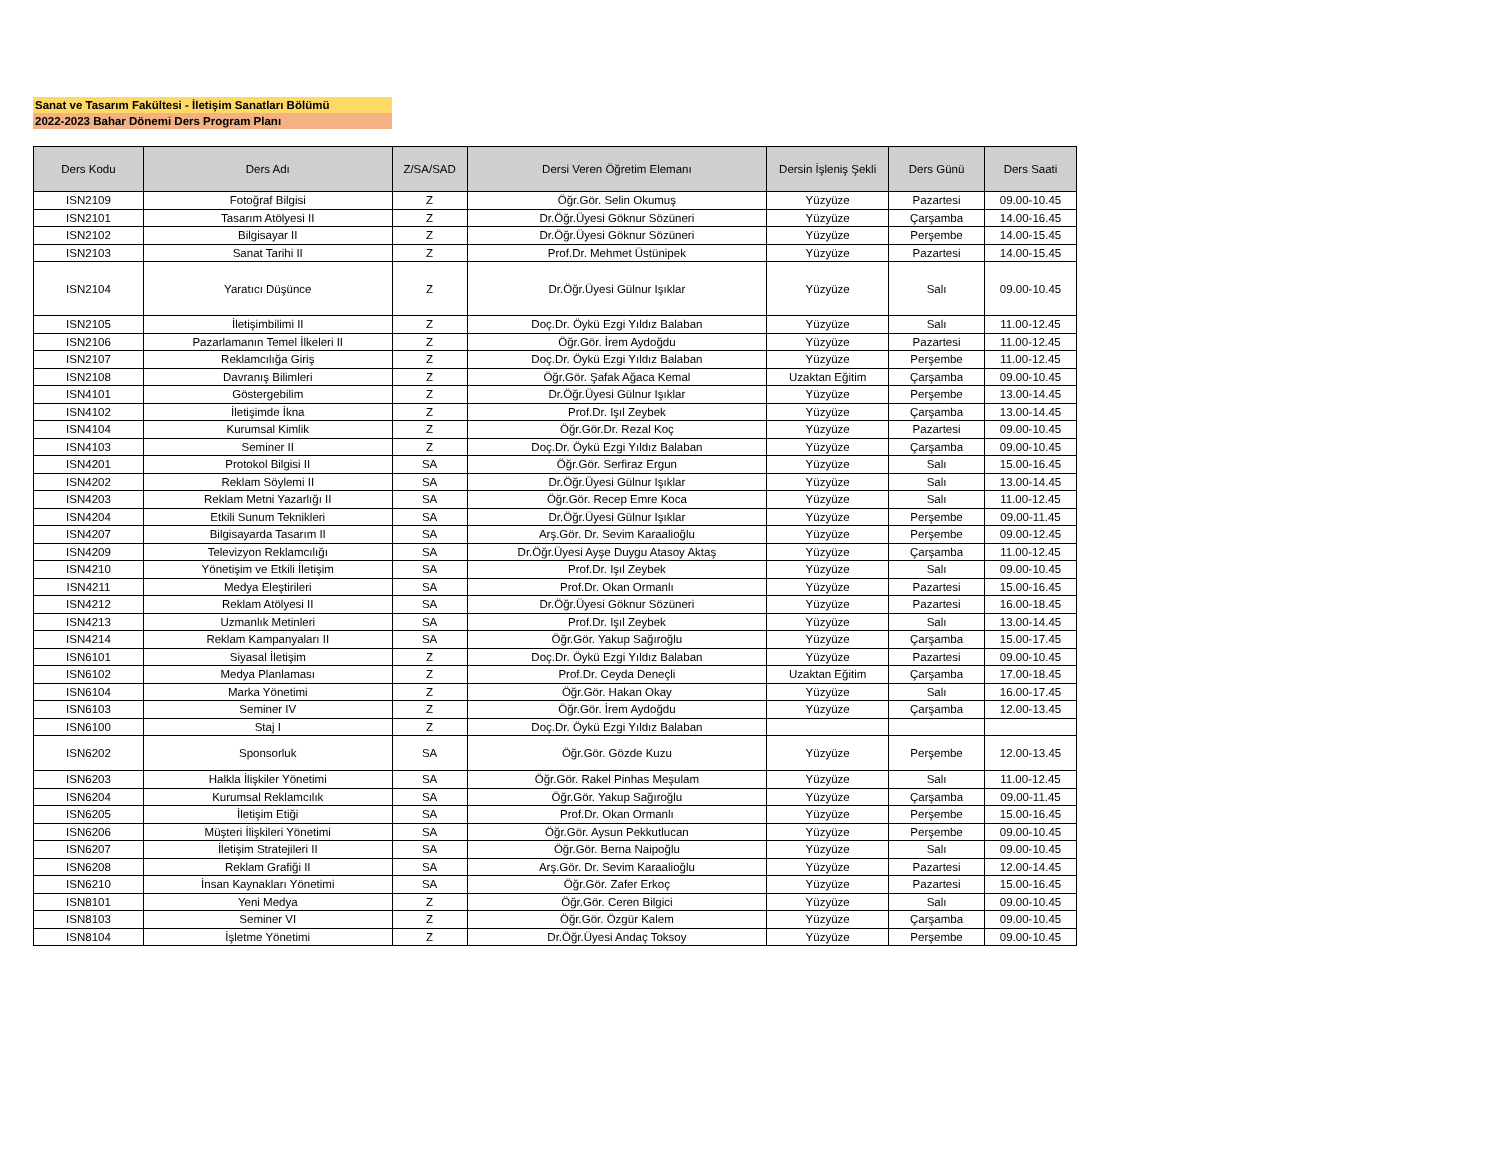Sanat ve Tasarım Fakültesi - İletişim Sanatları Bölümü
2022-2023 Bahar Dönemi Ders Program Planı
| Ders Kodu | Ders Adı | Z/SA/SAD | Dersi Veren Öğretim Elemanı | Dersin İşleniş Şekli | Ders Günü | Ders Saati |
| --- | --- | --- | --- | --- | --- | --- |
| ISN2109 | Fotoğraf Bilgisi | Z | Öğr.Gör. Selin Okumuş | Yüzyüze | Pazartesi | 09.00-10.45 |
| ISN2101 | Tasarım Atölyesi II | Z | Dr.Öğr.Üyesi Göknur Sözüneri | Yüzyüze | Çarşamba | 14.00-16.45 |
| ISN2102 | Bilgisayar II | Z | Dr.Öğr.Üyesi Göknur Sözüneri | Yüzyüze | Perşembe | 14.00-15.45 |
| ISN2103 | Sanat Tarihi II | Z | Prof.Dr. Mehmet Üstünipek | Yüzyüze | Pazartesi | 14.00-15.45 |
| ISN2104 | Yaratıcı Düşünce | Z | Dr.Öğr.Üyesi Gülnur Işıklar | Yüzyüze | Salı | 09.00-10.45 |
| ISN2105 | İletişimbilimi II | Z | Doç.Dr. Öykü Ezgi Yıldız Balaban | Yüzyüze | Salı | 11.00-12.45 |
| ISN2106 | Pazarlamanın Temel İlkeleri II | Z | Öğr.Gör. İrem Aydoğdu | Yüzyüze | Pazartesi | 11.00-12.45 |
| ISN2107 | Reklamcılığa Giriş | Z | Doç.Dr. Öykü Ezgi Yıldız Balaban | Yüzyüze | Perşembe | 11.00-12.45 |
| ISN2108 | Davranış Bilimleri | Z | Öğr.Gör. Şafak Ağaca Kemal | Uzaktan Eğitim | Çarşamba | 09.00-10.45 |
| ISN4101 | Göstergebilim | Z | Dr.Öğr.Üyesi Gülnur Işıklar | Yüzyüze | Perşembe | 13.00-14.45 |
| ISN4102 | İletişimde İkna | Z | Prof.Dr. Işıl Zeybek | Yüzyüze | Çarşamba | 13.00-14.45 |
| ISN4104 | Kurumsal Kimlik | Z | Öğr.Gör.Dr. Rezal Koç | Yüzyüze | Pazartesi | 09.00-10.45 |
| ISN4103 | Seminer II | Z | Doç.Dr. Öykü Ezgi Yıldız Balaban | Yüzyüze | Çarşamba | 09.00-10.45 |
| ISN4201 | Protokol Bilgisi II | SA | Öğr.Gör. Serfiraz Ergun | Yüzyüze | Salı | 15.00-16.45 |
| ISN4202 | Reklam Söylemi II | SA | Dr.Öğr.Üyesi Gülnur Işıklar | Yüzyüze | Salı | 13.00-14.45 |
| ISN4203 | Reklam Metni Yazarlığı II | SA | Öğr.Gör. Recep Emre Koca | Yüzyüze | Salı | 11.00-12.45 |
| ISN4204 | Etkili Sunum Teknikleri | SA | Dr.Öğr.Üyesi Gülnur Işıklar | Yüzyüze | Perşembe | 09.00-11.45 |
| ISN4207 | Bilgisayarda Tasarım II | SA | Arş.Gör. Dr. Sevim Karaalioğlu | Yüzyüze | Perşembe | 09.00-12.45 |
| ISN4209 | Televizyon Reklamcılığı | SA | Dr.Öğr.Üyesi Ayşe Duygu Atasoy Aktaş | Yüzyüze | Çarşamba | 11.00-12.45 |
| ISN4210 | Yönetişim ve Etkili İletişim | SA | Prof.Dr. Işıl Zeybek | Yüzyüze | Salı | 09.00-10.45 |
| ISN4211 | Medya Eleştirileri | SA | Prof.Dr. Okan Ormanlı | Yüzyüze | Pazartesi | 15.00-16.45 |
| ISN4212 | Reklam Atölyesi II | SA | Dr.Öğr.Üyesi Göknur Sözüneri | Yüzyüze | Pazartesi | 16.00-18.45 |
| ISN4213 | Uzmanlık Metinleri | SA | Prof.Dr. Işıl Zeybek | Yüzyüze | Salı | 13.00-14.45 |
| ISN4214 | Reklam Kampanyaları II | SA | Öğr.Gör. Yakup Sağıroğlu | Yüzyüze | Çarşamba | 15.00-17.45 |
| ISN6101 | Siyasal İletişim | Z | Doç.Dr. Öykü Ezgi Yıldız Balaban | Yüzyüze | Pazartesi | 09.00-10.45 |
| ISN6102 | Medya Planlaması | Z | Prof.Dr. Ceyda Deneçli | Uzaktan Eğitim | Çarşamba | 17.00-18.45 |
| ISN6104 | Marka Yönetimi | Z | Öğr.Gör. Hakan Okay | Yüzyüze | Salı | 16.00-17.45 |
| ISN6103 | Seminer IV | Z | Öğr.Gör. İrem Aydoğdu | Yüzyüze | Çarşamba | 12.00-13.45 |
| ISN6100 | Staj I | Z | Doç.Dr. Öykü Ezgi Yıldız Balaban | | | |
| ISN6202 | Sponsorluk | SA | Öğr.Gör. Gözde Kuzu | Yüzyüze | Perşembe | 12.00-13.45 |
| ISN6203 | Halkla İlişkiler Yönetimi | SA | Öğr.Gör. Rakel Pinhas Meşulam | Yüzyüze | Salı | 11.00-12.45 |
| ISN6204 | Kurumsal Reklamcılık | SA | Öğr.Gör. Yakup Sağıroğlu | Yüzyüze | Çarşamba | 09.00-11.45 |
| ISN6205 | İletişim Etiği | SA | Prof.Dr. Okan Ormanlı | Yüzyüze | Perşembe | 15.00-16.45 |
| ISN6206 | Müşteri İlişkileri Yönetimi | SA | Öğr.Gör. Aysun Pekkutlucan | Yüzyüze | Perşembe | 09.00-10.45 |
| ISN6207 | İletişim Stratejileri II | SA | Öğr.Gör. Berna Naipoğlu | Yüzyüze | Salı | 09.00-10.45 |
| ISN6208 | Reklam Grafiği II | SA | Arş.Gör. Dr. Sevim Karaalioğlu | Yüzyüze | Pazartesi | 12.00-14.45 |
| ISN6210 | İnsan Kaynakları Yönetimi | SA | Öğr.Gör. Zafer Erkoç | Yüzyüze | Pazartesi | 15.00-16.45 |
| ISN8101 | Yeni Medya | Z | Öğr.Gör. Ceren Bilgici | Yüzyüze | Salı | 09.00-10.45 |
| ISN8103 | Seminer VI | Z | Öğr.Gör. Özgür Kalem | Yüzyüze | Çarşamba | 09.00-10.45 |
| ISN8104 | İşletme Yönetimi | Z | Dr.Öğr.Üyesi Andaç Toksoy | Yüzyüze | Perşembe | 09.00-10.45 |